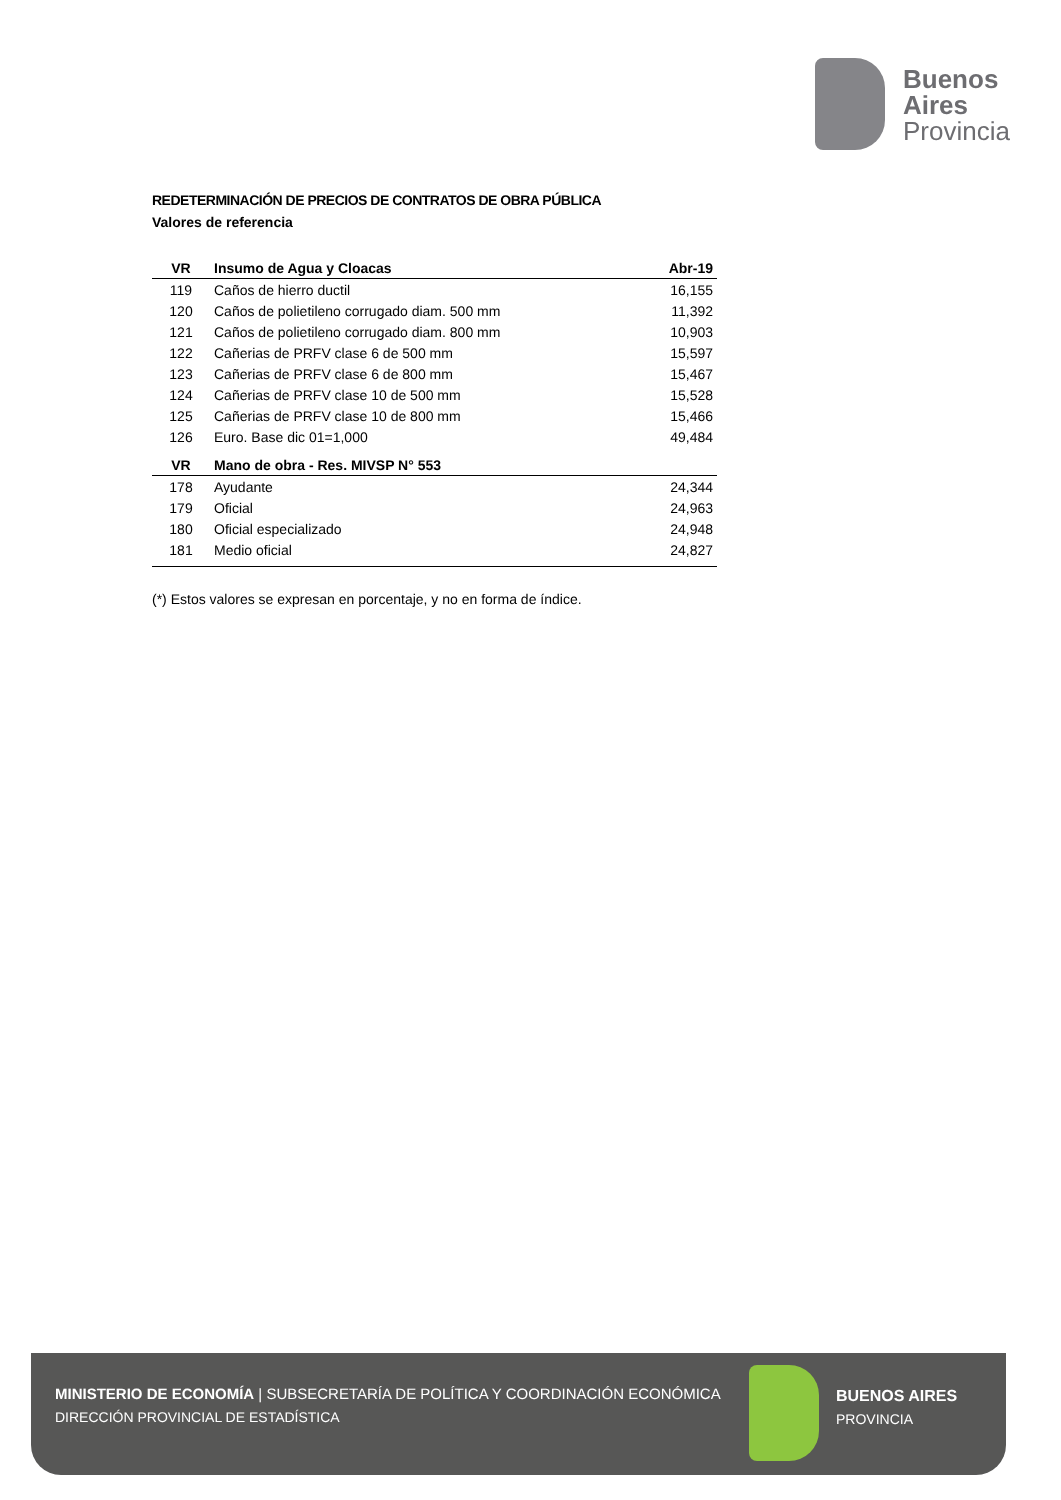Buenos
Aires
Provincia
REDETERMINACIÓN DE PRECIOS DE CONTRATOS DE OBRA PÚBLICA
Valores de referencia
| VR | Insumo de Agua y Cloacas | Abr-19 |
| --- | --- | --- |
| 119 | Caños de hierro ductil | 16,155 |
| 120 | Caños de polietileno corrugado diam. 500 mm | 11,392 |
| 121 | Caños de polietileno corrugado diam. 800 mm | 10,903 |
| 122 | Cañerias de PRFV clase 6 de 500 mm | 15,597 |
| 123 | Cañerias de PRFV clase 6 de 800 mm | 15,467 |
| 124 | Cañerias de PRFV clase 10 de 500 mm | 15,528 |
| 125 | Cañerias de PRFV clase 10 de 800 mm | 15,466 |
| 126 | Euro. Base dic 01=1,000 | 49,484 |
| VR | Mano de obra - Res. MIVSP N° 553 | |
| 178 | Ayudante | 24,344 |
| 179 | Oficial | 24,963 |
| 180 | Oficial especializado | 24,948 |
| 181 | Medio oficial | 24,827 |
(*) Estos valores se expresan en porcentaje, y no en forma de índice.
MINISTERIO DE ECONOMÍA | SUBSECRETARÍA DE POLÍTICA Y COORDINACIÓN ECONÓMICA
DIRECCIÓN PROVINCIAL DE ESTADÍSTICA
BUENOS AIRES
PROVINCIA